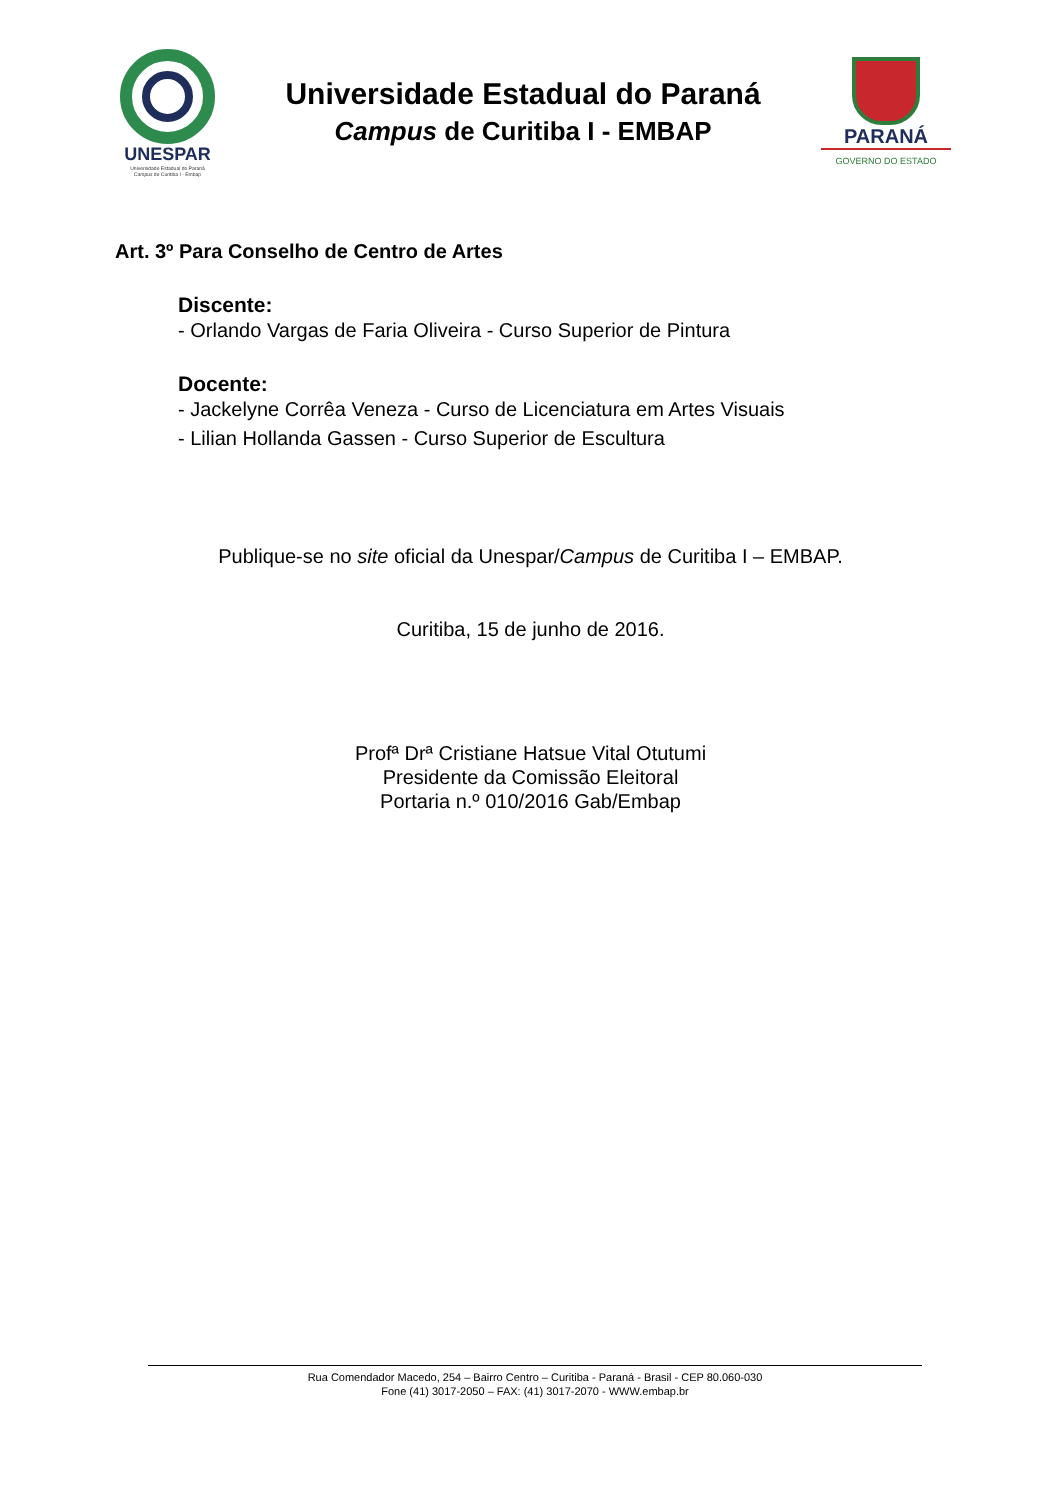UNESPAR
Universidade Estadual do Paraná
Campus de Curitiba I - Embap
Universidade Estadual do Paraná
Campus de Curitiba I - EMBAP
PARANÁ
GOVERNO DO ESTADO
Art. 3º Para Conselho de Centro de Artes
Discente:
- Orlando Vargas de Faria Oliveira - Curso Superior de Pintura
Docente:
- Jackelyne Corrêa Veneza - Curso de Licenciatura em Artes Visuais
- Lilian Hollanda Gassen - Curso Superior de Escultura
Publique-se no site oficial da Unespar/Campus de Curitiba I – EMBAP.
Curitiba, 15 de junho de 2016.
Profª Drª Cristiane Hatsue Vital Otutumi
Presidente da Comissão Eleitoral
Portaria n.º 010/2016 Gab/Embap
Rua Comendador Macedo, 254 – Bairro Centro – Curitiba - Paraná - Brasil - CEP 80.060-030
Fone (41) 3017-2050 – FAX: (41) 3017-2070 - WWW.embap.br